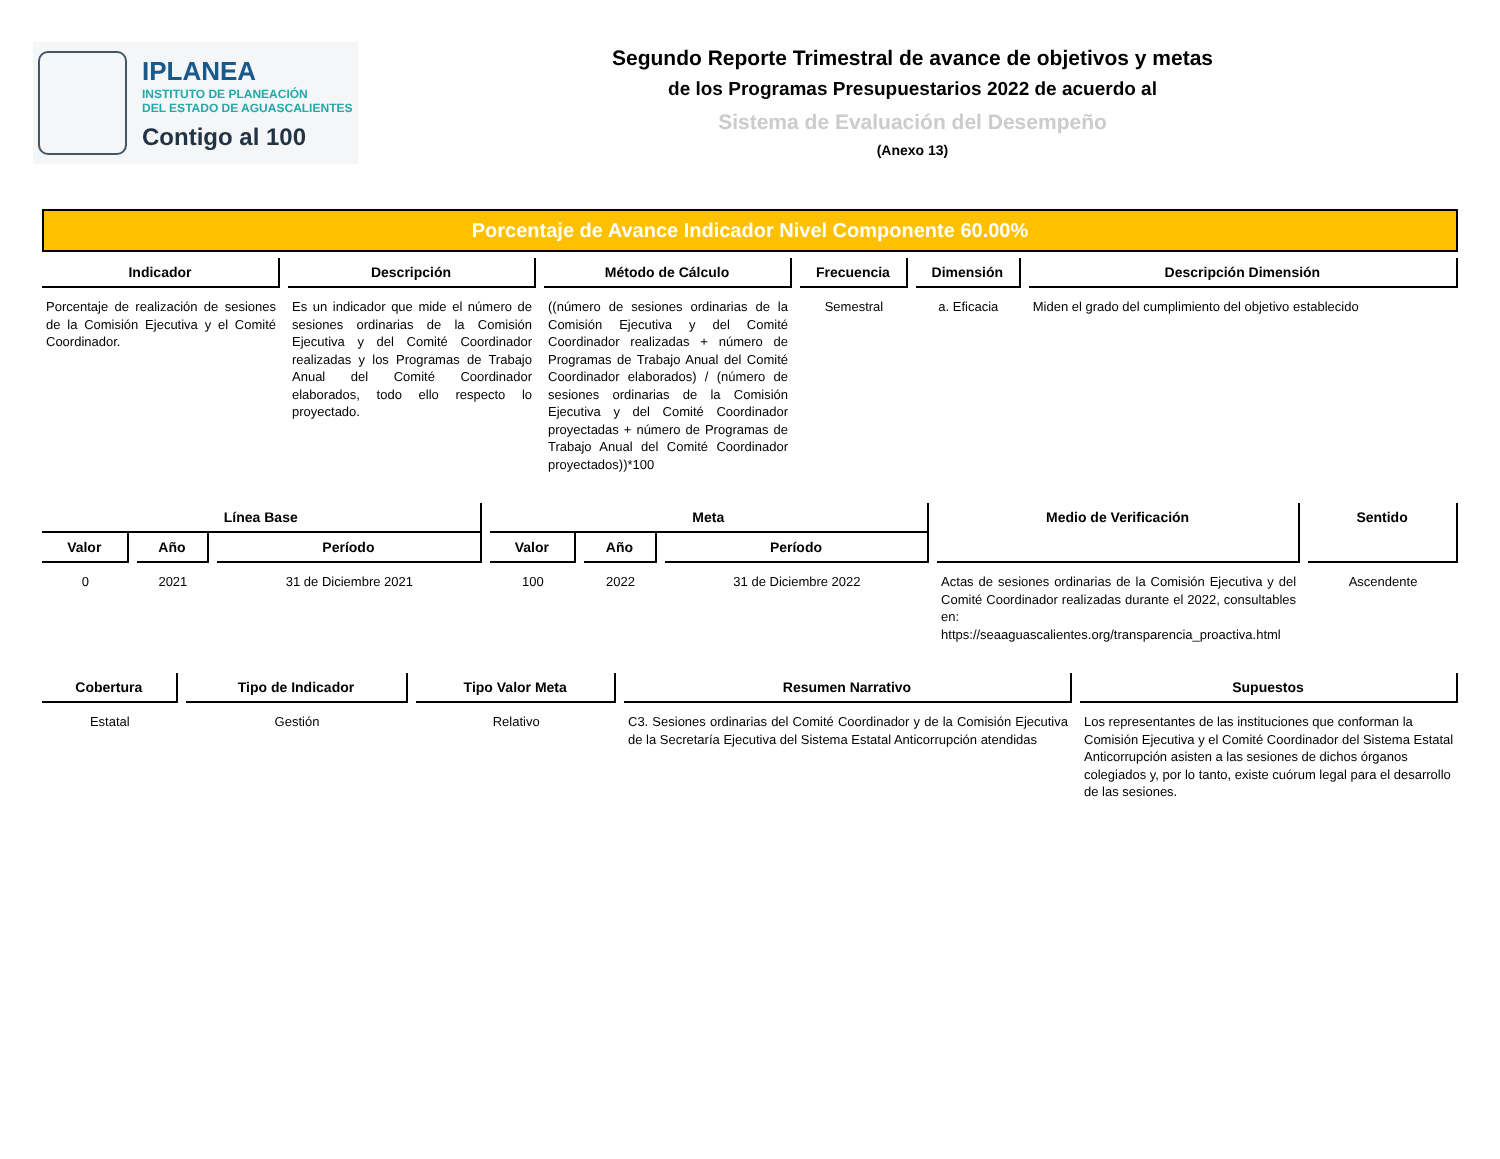IPLANEA
INSTITUTO DE PLANEACIÓN
DEL ESTADO DE AGUASCALIENTES
Contigo al 100
Segundo Reporte Trimestral de avance de objetivos y metas
de los Programas Presupuestarios 2022 de acuerdo al
Sistema de Evaluación del Desempeño
(Anexo 13)
Porcentaje de Avance Indicador Nivel Componente 60.00%
| Indicador | Descripción | Método de Cálculo | Frecuencia | Dimensión | Descripción Dimensión |
| --- | --- | --- | --- | --- | --- |
| Porcentaje de realización de sesiones de la Comisión Ejecutiva y el Comité Coordinador. | Es un indicador que mide el número de sesiones ordinarias de la Comisión Ejecutiva y del Comité Coordinador realizadas y los Programas de Trabajo Anual del Comité Coordinador elaborados, todo ello respecto lo proyectado. | ((número de sesiones ordinarias de la Comisión Ejecutiva y del Comité Coordinador realizadas + número de Programas de Trabajo Anual del Comité Coordinador elaborados) / (número de sesiones ordinarias de la Comisión Ejecutiva y del Comité Coordinador proyectadas + número de Programas de Trabajo Anual del Comité Coordinador proyectados))*100 | Semestral | a. Eficacia | Miden el grado del cumplimiento del objetivo establecido |
| Línea Base | | | Meta | | | Medio de Verificación | Sentido |
| --- | --- | --- | --- | --- | --- | --- | --- |
| Valor | Año | Período | Valor | Año | Período | | |
| 0 | 2021 | 31 de Diciembre 2021 | 100 | 2022 | 31 de Diciembre 2022 | Actas de sesiones ordinarias de la Comisión Ejecutiva y del Comité Coordinador realizadas durante el 2022, consultables en: https://seaaguascalientes.org/transparencia_proactiva.html | Ascendente |
| Cobertura | Tipo de Indicador | Tipo Valor Meta | Resumen Narrativo | Supuestos |
| --- | --- | --- | --- | --- |
| Estatal | Gestión | Relativo | C3. Sesiones ordinarias del Comité Coordinador y de la Comisión Ejecutiva de la Secretaría Ejecutiva del Sistema Estatal Anticorrupción atendidas | Los representantes de las instituciones que conforman la Comisión Ejecutiva y el Comité Coordinador del Sistema Estatal Anticorrupción asisten a las sesiones de dichos órganos colegiados y, por lo tanto, existe cuórum legal para el desarrollo de las sesiones. |